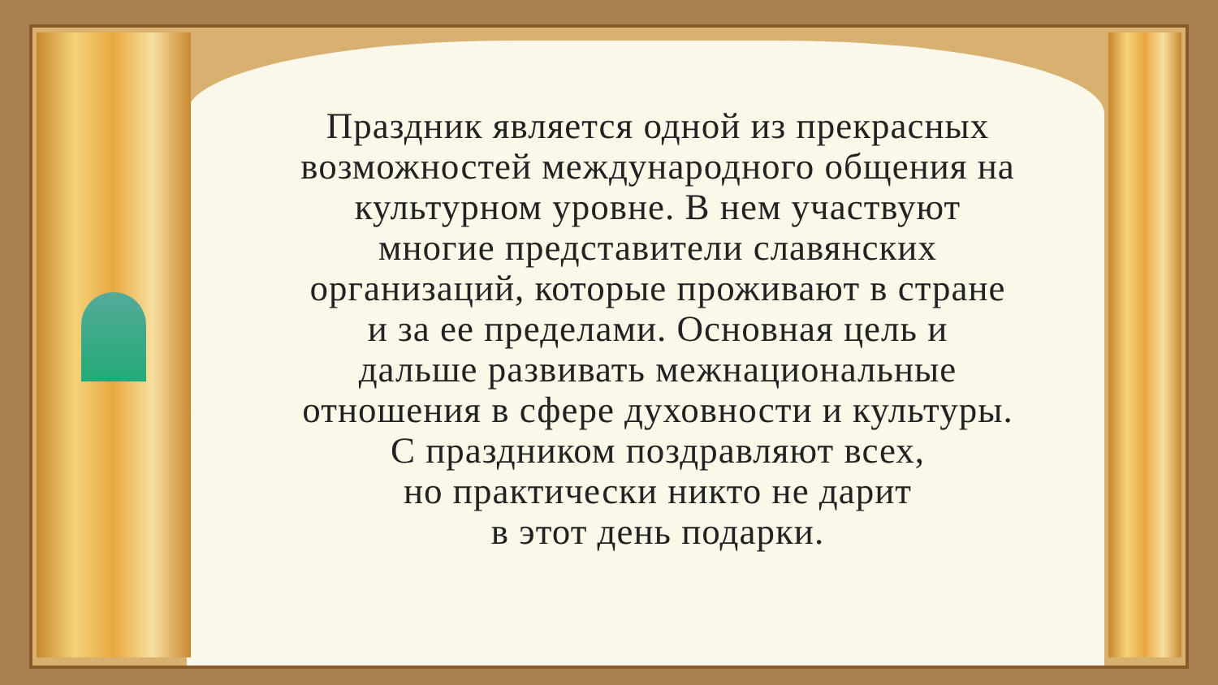Праздник является одной из прекрасных
возможностей международного общения на
культурном уровне. В нем участвуют
многие представители славянских
организаций, которые проживают в стране
и за ее пределами. Основная цель и
дальше развивать межнациональные
отношения в сфере духовности и культуры.
С праздником поздравляют всех,
но практически никто не дарит
в этот день подарки.